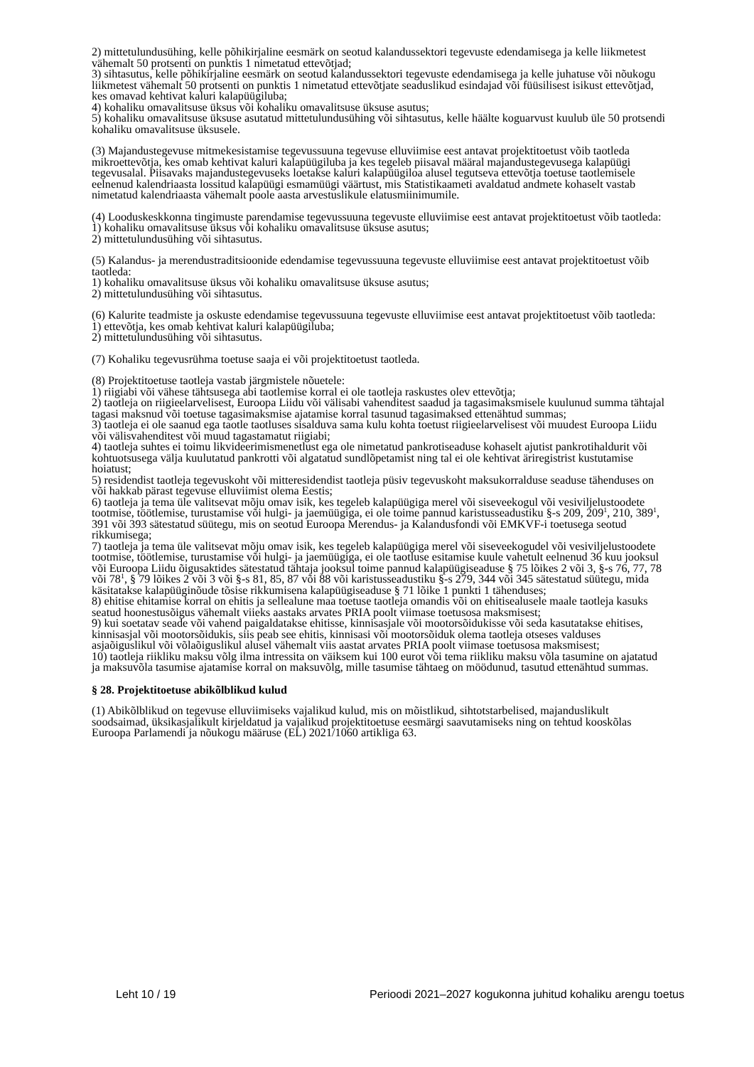2) mittetulundusühing, kelle põhikirjaline eesmärk on seotud kalandussektori tegevuste edendamisega ja kelle liikmetest vähemalt 50 protsenti on punktis 1 nimetatud ettevõtjad;
3) sihtasutus, kelle põhikirjaline eesmärk on seotud kalandussektori tegevuste edendamisega ja kelle juhatuse või nõukogu liikmetest vähemalt 50 protsenti on punktis 1 nimetatud ettevõtjate seaduslikud esindajad või füüsilisest isikust ettevõtjad, kes omavad kehtivat kaluri kalapüügiluba;
4) kohaliku omavalitsuse üksus või kohaliku omavalitsuse üksuse asutus;
5) kohaliku omavalitsuse üksuse asutatud mittetulundusühing või sihtasutus, kelle häälte koguarvust kuulub üle 50 protsendi kohaliku omavalitsuse üksusele.
(3) Majandustegevuse mitmekesistamise tegevussuuna tegevuse elluviimise eest antavat projektitoetust võib taotleda mikroettevõtja, kes omab kehtivat kaluri kalapüügiluba ja kes tegeleb piisaval määral majandustegevusega kalapüügi tegevusalal. Piisavaks majandustegevuseks loetakse kaluri kalapüügiloa alusel tegutseva ettevõtja toetuse taotlemisele eelnenud kalendriaasta lossitud kalapüügi esmamüügi väärtust, mis Statistikaameti avaldatud andmete kohaselt vastab nimetatud kalendriaasta vähemalt poole aasta arvestuslikule elatusmiinimumile.
(4) Looduskeskkonna tingimuste parendamise tegevussuuna tegevuste elluviimise eest antavat projektitoetust võib taotleda:
1) kohaliku omavalitsuse üksus või kohaliku omavalitsuse üksuse asutus;
2) mittetulundusühing või sihtasutus.
(5) Kalandus- ja merendustraditsioonide edendamise tegevussuuna tegevuste elluviimise eest antavat projektitoetust võib taotleda:
1) kohaliku omavalitsuse üksus või kohaliku omavalitsuse üksuse asutus;
2) mittetulundusühing või sihtasutus.
(6) Kalurite teadmiste ja oskuste edendamise tegevussuuna tegevuste elluviimise eest antavat projektitoetust võib taotleda:
1) ettevõtja, kes omab kehtivat kaluri kalapüügiluba;
2) mittetulundusühing või sihtasutus.
(7) Kohaliku tegevusrühma toetuse saaja ei või projektitoetust taotleda.
(8) Projektitoetuse taotleja vastab järgmistele nõuetele:
1) riigiabi või vähese tähtsusega abi taotlemise korral ei ole taotleja raskustes olev ettevõtja;
2) taotleja on riigieelarvelisest, Euroopa Liidu või välisabi vahenditest saadud ja tagasimaksmisele kuulunud summa tähtajal tagasi maksnud või toetuse tagasimaksmise ajatamise korral tasunud tagasimaksed ettenähtud summas;
3) taotleja ei ole saanud ega taotle taotluses sisalduva sama kulu kohta toetust riigieelarvelisest või muudest Euroopa Liidu või välisvahenditest või muud tagastamatut riigiabi;
4) taotleja suhtes ei toimu likvideerimismenetlust ega ole nimetatud pankrotiseaduse kohaselt ajutist pankrotihaldurit või kohtuotsusega välja kuulutatud pankrotti või algatatud sundlõpetamist ning tal ei ole kehtivat äriregistrist kustutamise hoiatust;
5) residendist taotleja tegevuskoht või mitteresidendist taotleja püsiv tegevuskoht maksukorralduse seaduse tähenduses on või hakkab pärast tegevuse elluviimist olema Eestis;
6) taotleja ja tema üle valitsevat mõju omav isik, kes tegeleb kalapüügiga merel või siseveekogul või vesiviljelustoodete tootmise, töötlemise, turustamise või hulgi- ja jaemüügiga, ei ole toime pannud karistusseadustiku §-s 209, 209<sup>1</sup>, 210, 389<sup>1</sup>, 391 või 393 sätestatud süütegu, mis on seotud Euroopa Merendus- ja Kalandusfondi või EMKVF-i toetusega seotud rikkumisega;
7) taotleja ja tema üle valitsevat mõju omav isik, kes tegeleb kalapüügiga merel või siseveekogudel või vesiviljelustoodete tootmise, töötlemise, turustamise või hulgi- ja jaemüügiga, ei ole taotluse esitamise kuule vahetult eelnenud 36 kuu jooksul või Euroopa Liidu õigusaktides sätestatud tähtaja jooksul toime pannud kalapüügiseaduse § 75 lõikes 2 või 3, §-s 76, 77, 78 või 78<sup>1</sup>, § 79 lõikes 2 või 3 või §-s 81, 85, 87 või 88 või karistusseadustiku §-s 279, 344 või 345 sätestatud süütegu, mida käsitatakse kalapüüginõude tõsise rikkumisena kalapüügiseaduse § 71 lõike 1 punkti 1 tähenduses;
8) ehitise ehitamise korral on ehitis ja sellealune maa toetuse taotleja omandis või on ehitisealusele maale taotleja kasuks seatud hoonestusõigus vähemalt viieks aastaks arvates PRIA poolt viimase toetusosa maksmisest;
9) kui soetatav seade või vahend paigaldatakse ehitisse, kinnisasjale või mootorsõidukisse või seda kasutatakse ehitises, kinnisasjal või mootorsõidukis, siis peab see ehitis, kinnisasi või mootorsõiduk olema taotleja otseses valduses asjaõiguslikul või võlaõiguslikul alusel vähemalt viis aastat arvates PRIA poolt viimase toetusosa maksmisest;
10) taotleja riikliku maksu võlg ilma intressita on väiksem kui 100 eurot või tema riikliku maksu võla tasumine on ajatatud ja maksuvõla tasumise ajatamise korral on maksuvõlg, mille tasumise tähtaeg on möödunud, tasutud ettenähtud summas.
§ 28. Projektitoetuse abikõlblikud kulud
(1) Abikõlblikud on tegevuse elluviimiseks vajalikud kulud, mis on mõistlikud, sihtotstarbelised, majanduslikult soodsaimad, üksikasjalikult kirjeldatud ja vajalikud projektitoetuse eesmärgi saavutamiseks ning on tehtud kooskõlas Euroopa Parlamendi ja nõukogu määruse (EL) 2021/1060 artikliga 63.
Leht 10 / 19 Perioodi 2021–2027 kogukonna juhitud kohaliku arengu toetus